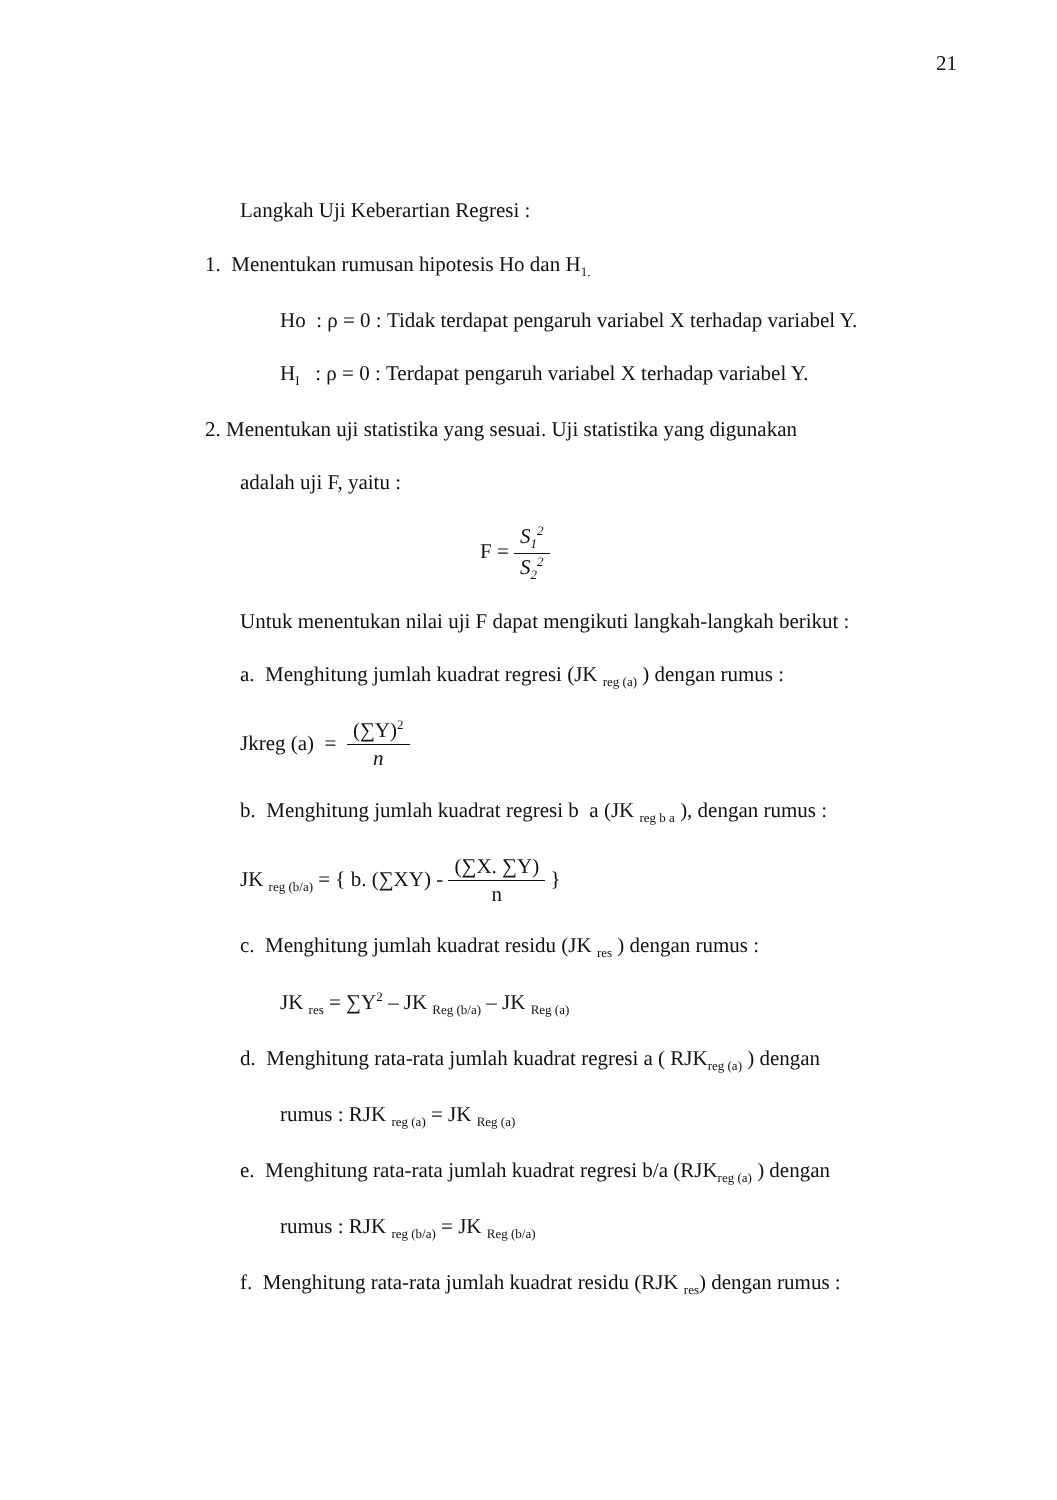21
Langkah Uji Keberartian Regresi :
1. Menentukan rumusan hipotesis Ho dan H<sub>1.</sub>
Ho : ρ = 0 : Tidak terdapat pengaruh variabel X terhadap variabel Y.
H<sub>I</sub> : ρ = 0 : Terdapat pengaruh variabel X terhadap variabel Y.
2. Menentukan uji statistika yang sesuai. Uji statistika yang digunakan
adalah uji F, yaitu :
F = S<sub>1</sub><sup>2</sup> S<sub>2</sub><sup>2</sup>
Untuk menentukan nilai uji F dapat mengikuti langkah-langkah berikut :
a. Menghitung jumlah kuadrat regresi (JK <sub>reg (a)</sub> ) dengan rumus :
Jkreg (a) = (∑Y)<sup>2</sup> n
b. Menghitung jumlah kuadrat regresi b a (JK <sub>reg b a</sub> ), dengan rumus :
JK <sub>reg (b/a)</sub> = { b. (∑XY) - (∑X. ∑Y) n }
c. Menghitung jumlah kuadrat residu (JK <sub>res</sub> ) dengan rumus :
JK <sub>res</sub> = ∑Y<sup>2</sup> – JK <sub>Reg (b/a)</sub> – JK <sub>Reg (a)</sub>
d. Menghitung rata-rata jumlah kuadrat regresi a ( RJK<sub>reg (a)</sub> ) dengan
rumus : RJK <sub>reg (a)</sub> = JK <sub>Reg (a)</sub>
e. Menghitung rata-rata jumlah kuadrat regresi b/a (RJK<sub>reg (a)</sub> ) dengan
rumus : RJK <sub>reg (b/a)</sub> = JK <sub>Reg (b/a)</sub>
f. Menghitung rata-rata jumlah kuadrat residu (RJK <sub>res</sub>) dengan rumus :